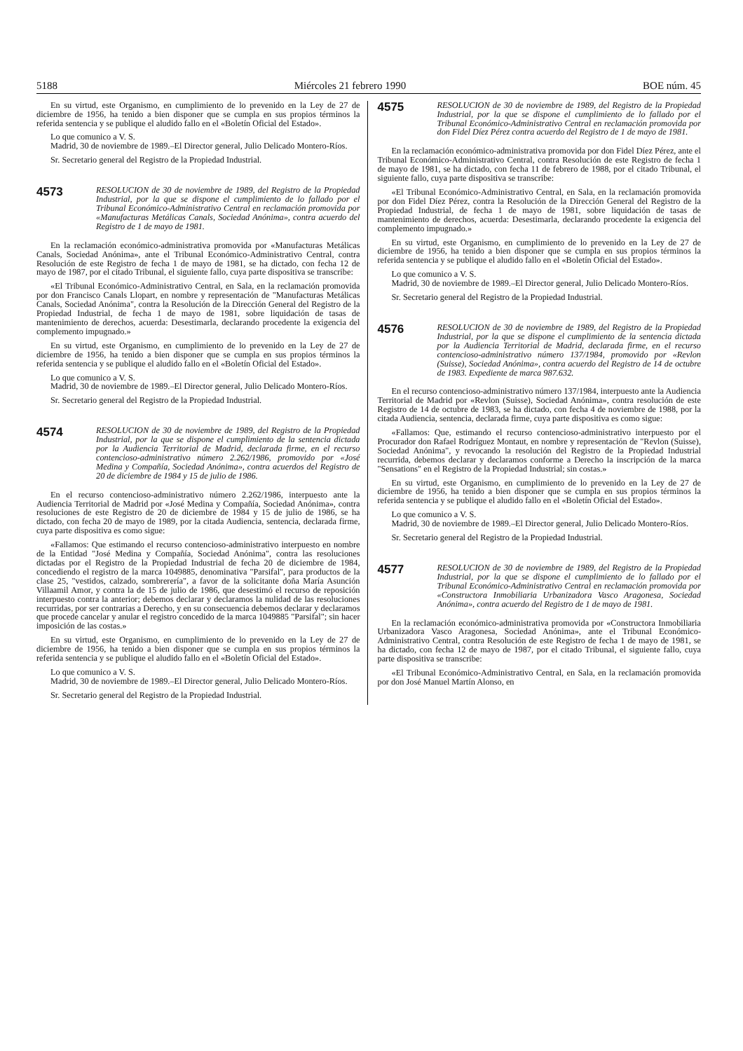5188 Miércoles 21 febrero 1990 BOE núm. 45
En su virtud, este Organismo, en cumplimiento de lo prevenido en la Ley de 27 de diciembre de 1956, ha tenido a bien disponer que se cumpla en sus propios términos la referida sentencia y se publique el aludido fallo en el «Boletín Oficial del Estado».
Lo que comunico a V. S.
Madrid, 30 de noviembre de 1989.–El Director general, Julio Delicado Montero-Ríos.
Sr. Secretario general del Registro de la Propiedad Industrial.
4573 RESOLUCION de 30 de noviembre de 1989, del Registro de la Propiedad Industrial, por la que se dispone el cumplimiento de lo fallado por el Tribunal Económico-Administrativo Central en reclamación promovida por «Manufacturas Metálicas Canals, Sociedad Anónima», contra acuerdo del Registro de 1 de mayo de 1981.
En la reclamación económico-administrativa promovida por «Manufacturas Metálicas Canals, Sociedad Anónima», ante el Tribunal Económico-Administrativo Central, contra Resolución de este Registro de fecha 1 de mayo de 1981, se ha dictado, con fecha 12 de mayo de 1987, por el citado Tribunal, el siguiente fallo, cuya parte dispositiva se transcribe:
«El Tribunal Económico-Administrativo Central, en Sala, en la reclamación promovida por don Francisco Canals Llopart, en nombre y representación de "Manufacturas Metálicas Canals, Sociedad Anónima", contra la Resolución de la Dirección General del Registro de la Propiedad Industrial, de fecha 1 de mayo de 1981, sobre liquidación de tasas de mantenimiento de derechos, acuerda: Desestimarla, declarando procedente la exigencia del complemento impugnado.»
En su virtud, este Organismo, en cumplimiento de lo prevenido en la Ley de 27 de diciembre de 1956, ha tenido a bien disponer que se cumpla en sus propios términos la referida sentencia y se publique el aludido fallo en el «Boletín Oficial del Estado».
Lo que comunico a V. S.
Madrid, 30 de noviembre de 1989.–El Director general, Julio Delicado Montero-Ríos.
Sr. Secretario general del Registro de la Propiedad Industrial.
4574 RESOLUCION de 30 de noviembre de 1989, del Registro de la Propiedad Industrial, por la que se dispone el cumplimiento de la sentencia dictada por la Audiencia Territorial de Madrid, declarada firme, en el recurso contencioso-administrativo número 2.262/1986, promovido por «José Medina y Compañía, Sociedad Anónima», contra acuerdos del Registro de 20 de diciembre de 1984 y 15 de julio de 1986.
En el recurso contencioso-administrativo número 2.262/1986, interpuesto ante la Audiencia Territorial de Madrid por «José Medina y Compañía, Sociedad Anónima», contra resoluciones de este Registro de 20 de diciembre de 1984 y 15 de julio de 1986, se ha dictado, con fecha 20 de mayo de 1989, por la citada Audiencia, sentencia, declarada firme, cuya parte dispositiva es como sigue:
«Fallamos: Que estimando el recurso contencioso-administrativo interpuesto en nombre de la Entidad "José Medina y Compañía, Sociedad Anónima", contra las resoluciones dictadas por el Registro de la Propiedad Industrial de fecha 20 de diciembre de 1984, concediendo el registro de la marca 1049885, denominativa "Parsifal", para productos de la clase 25, "vestidos, calzado, sombrerería", a favor de la solicitante doña María Asunción Villaamil Amor, y contra la de 15 de julio de 1986, que desestimó el recurso de reposición interpuesto contra la anterior; debemos declarar y declaramos la nulidad de las resoluciones recurridas, por ser contrarias a Derecho, y en su consecuencia debemos declarar y declaramos que procede cancelar y anular el registro concedido de la marca 1049885 "Parsifal"; sin hacer imposición de las costas.»
En su virtud, este Organismo, en cumplimiento de lo prevenido en la Ley de 27 de diciembre de 1956, ha tenido a bien disponer que se cumpla en sus propios términos la referida sentencia y se publique el aludido fallo en el «Boletín Oficial del Estado».
Lo que comunico a V. S.
Madrid, 30 de noviembre de 1989.–El Director general, Julio Delicado Montero-Ríos.
Sr. Secretario general del Registro de la Propiedad Industrial.
4575 RESOLUCION de 30 de noviembre de 1989, del Registro de la Propiedad Industrial, por la que se dispone el cumplimiento de lo fallado por el Tribunal Económico-Administrativo Central en reclamación promovida por don Fidel Díez Pérez contra acuerdo del Registro de 1 de mayo de 1981.
En la reclamación económico-administrativa promovida por don Fidel Díez Pérez, ante el Tribunal Económico-Administrativo Central, contra Resolución de este Registro de fecha 1 de mayo de 1981, se ha dictado, con fecha 11 de febrero de 1988, por el citado Tribunal, el siguiente fallo, cuya parte dispositiva se transcribe:
«El Tribunal Económico-Administrativo Central, en Sala, en la reclamación promovida por don Fidel Díez Pérez, contra la Resolución de la Dirección General del Registro de la Propiedad Industrial, de fecha 1 de mayo de 1981, sobre liquidación de tasas de mantenimiento de derechos, acuerda: Desestimarla, declarando procedente la exigencia del complemento impugnado.»
En su virtud, este Organismo, en cumplimiento de lo prevenido en la Ley de 27 de diciembre de 1956, ha tenido a bien disponer que se cumpla en sus propios términos la referida sentencia y se publique el aludido fallo en el «Boletín Oficial del Estado».
Lo que comunico a V. S.
Madrid, 30 de noviembre de 1989.–El Director general, Julio Delicado Montero-Ríos.
Sr. Secretario general del Registro de la Propiedad Industrial.
4576 RESOLUCION de 30 de noviembre de 1989, del Registro de la Propiedad Industrial, por la que se dispone el cumplimiento de la sentencia dictada por la Audiencia Territorial de Madrid, declarada firme, en el recurso contencioso-administrativo número 137/1984, promovido por «Revlon (Suisse), Sociedad Anónima», contra acuerdo del Registro de 14 de octubre de 1983. Expediente de marca 987.632.
En el recurso contencioso-administrativo número 137/1984, interpuesto ante la Audiencia Territorial de Madrid por «Revlon (Suisse), Sociedad Anónima», contra resolución de este Registro de 14 de octubre de 1983, se ha dictado, con fecha 4 de noviembre de 1988, por la citada Audiencia, sentencia, declarada firme, cuya parte dispositiva es como sigue:
«Fallamos: Que, estimando el recurso contencioso-administrativo interpuesto por el Procurador don Rafael Rodríguez Montaut, en nombre y representación de "Revlon (Suisse), Sociedad Anónima", y revocando la resolución del Registro de la Propiedad Industrial recurrida, debemos declarar y declaramos conforme a Derecho la inscripción de la marca "Sensations" en el Registro de la Propiedad Industrial; sin costas.»
En su virtud, este Organismo, en cumplimiento de lo prevenido en la Ley de 27 de diciembre de 1956, ha tenido a bien disponer que se cumpla en sus propios términos la referida sentencia y se publique el aludido fallo en el «Boletín Oficial del Estado».
Lo que comunico a V. S.
Madrid, 30 de noviembre de 1989.–El Director general, Julio Delicado Montero-Ríos.
Sr. Secretario general del Registro de la Propiedad Industrial.
4577 RESOLUCION de 30 de noviembre de 1989, del Registro de la Propiedad Industrial, por la que se dispone el cumplimiento de lo fallado por el Tribunal Económico-Administrativo Central en reclamación promovida por «Constructora Inmobiliaria Urbanizadora Vasco Aragonesa, Sociedad Anónima», contra acuerdo del Registro de 1 de mayo de 1981.
En la reclamación económico-administrativa promovida por «Constructora Inmobiliaria Urbanizadora Vasco Aragonesa, Sociedad Anónima», ante el Tribunal Económico-Administrativo Central, contra Resolución de este Registro de fecha 1 de mayo de 1981, se ha dictado, con fecha 12 de mayo de 1987, por el citado Tribunal, el siguiente fallo, cuya parte dispositiva se transcribe:
«El Tribunal Económico-Administrativo Central, en Sala, en la reclamación promovida por don José Manuel Martín Alonso, en